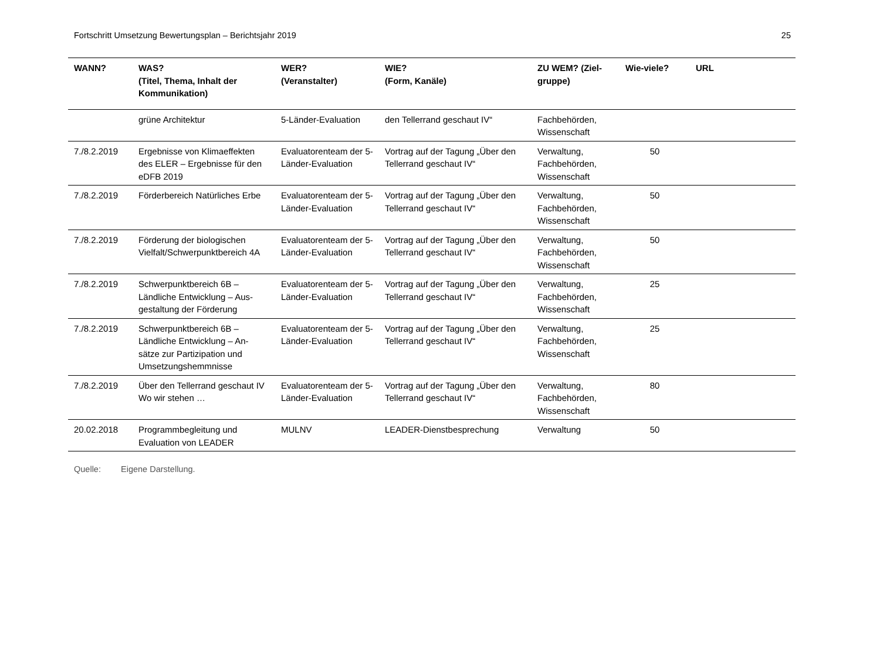Fortschritt Umsetzung Bewertungsplan – Berichtsjahr 2019 25
| WANN? | WAS? (Titel, Thema, Inhalt der Kommunikation) | WER? (Veranstalter) | WIE? (Form, Kanäle) | ZU WEM? (Ziel-gruppe) | Wie-viele? | URL |
| --- | --- | --- | --- | --- | --- | --- |
| | grüne Architektur | 5-Länder-Evaluation | den Tellerrand geschaut IV“ | Fachbehörden, Wissenschaft | | |
| 7./8.2.2019 | Ergebnisse von Klimaeffekten des ELER – Ergebnisse für den eDFB 2019 | Evaluatorenteam der 5-Länder-Evaluation | Vortrag auf der Tagung „Über den Tellerrand geschaut IV“ | Verwaltung, Fachbehörden, Wissenschaft | 50 | |
| 7./8.2.2019 | Förderbereich Natürliches Erbe | Evaluatorenteam der 5-Länder-Evaluation | Vortrag auf der Tagung „Über den Tellerrand geschaut IV“ | Verwaltung, Fachbehörden, Wissenschaft | 50 | |
| 7./8.2.2019 | Förderung der biologischen Vielfalt/Schwerpunktbereich 4A | Evaluatorenteam der 5-Länder-Evaluation | Vortrag auf der Tagung „Über den Tellerrand geschaut IV“ | Verwaltung, Fachbehörden, Wissenschaft | 50 | |
| 7./8.2.2019 | Schwerpunktbereich 6B – Ländliche Entwicklung – Aus-gestaltung der Förderung | Evaluatorenteam der 5-Länder-Evaluation | Vortrag auf der Tagung „Über den Tellerrand geschaut IV“ | Verwaltung, Fachbehörden, Wissenschaft | 25 | |
| 7./8.2.2019 | Schwerpunktbereich 6B – Ländliche Entwicklung – An-sätze zur Partizipation und Umsetzungshemmnisse | Evaluatorenteam der 5-Länder-Evaluation | Vortrag auf der Tagung „Über den Tellerrand geschaut IV“ | Verwaltung, Fachbehörden, Wissenschaft | 25 | |
| 7./8.2.2019 | Über den Tellerrand geschaut IV Wo wir stehen … | Evaluatorenteam der 5-Länder-Evaluation | Vortrag auf der Tagung „Über den Tellerrand geschaut IV“ | Verwaltung, Fachbehörden, Wissenschaft | 80 | |
| 20.02.2018 | Programmbegleitung und Evaluation von LEADER | MULNV | LEADER-Dienstbesprechung | Verwaltung | 50 | |
Quelle: Eigene Darstellung.